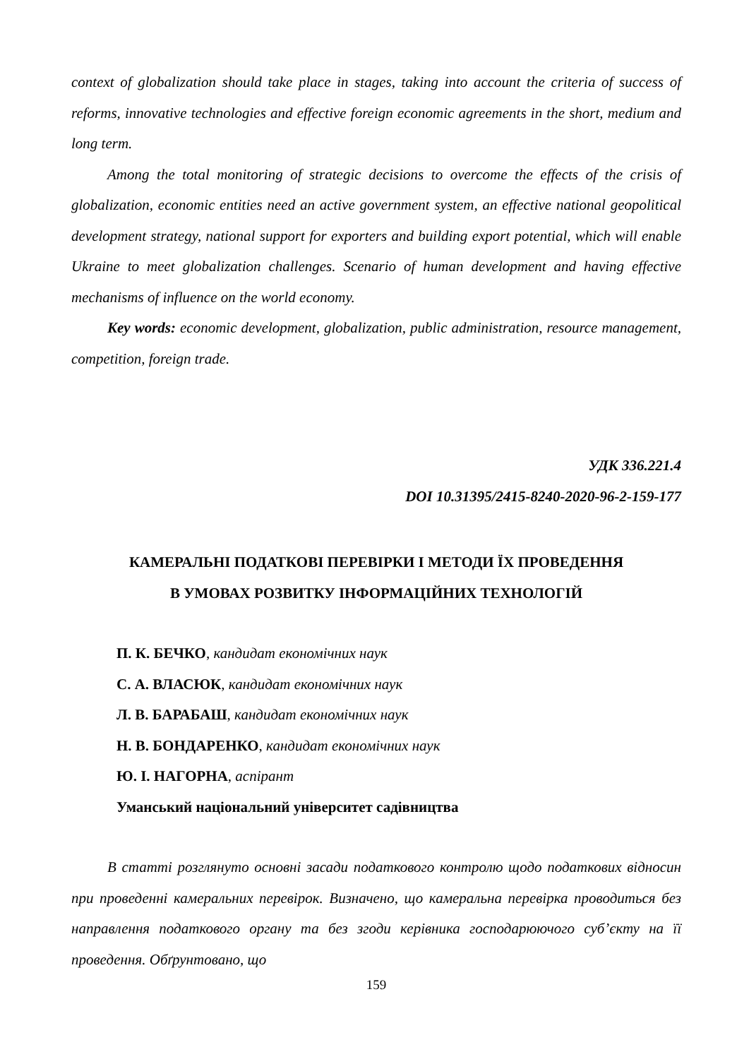context of globalization should take place in stages, taking into account the criteria of success of reforms, innovative technologies and effective foreign economic agreements in the short, medium and long term.
Among the total monitoring of strategic decisions to overcome the effects of the crisis of globalization, economic entities need an active government system, an effective national geopolitical development strategy, national support for exporters and building export potential, which will enable Ukraine to meet globalization challenges. Scenario of human development and having effective mechanisms of influence on the world economy.
Key words: economic development, globalization, public administration, resource management, competition, foreign trade.
УДК 336.221.4
DOI 10.31395/2415-8240-2020-96-2-159-177
КАМЕРАЛЬНІ ПОДАТКОВІ ПЕРЕВІРКИ І МЕТОДИ ЇХ ПРОВЕДЕННЯ
В УМОВАХ РОЗВИТКУ ІНФОРМАЦІЙНИХ ТЕХНОЛОГІЙ
П. К. БЕЧКО, кандидат економічних наук
С. А. ВЛАСЮК, кандидат економічних наук
Л. В. БАРАБАШ, кандидат економічних наук
Н. В. БОНДАРЕНКО, кандидат економічних наук
Ю. І. НАГОРНА, аспірант
Уманський національний університет садівництва
В статті розглянуто основні засади податкового контролю щодо податкових відносин при проведенні камеральних перевірок. Визначено, що камеральна перевірка проводиться без направлення податкового органу та без згоди керівника господарюючого суб’єкту на її проведення. Обґрунтовано, що
159